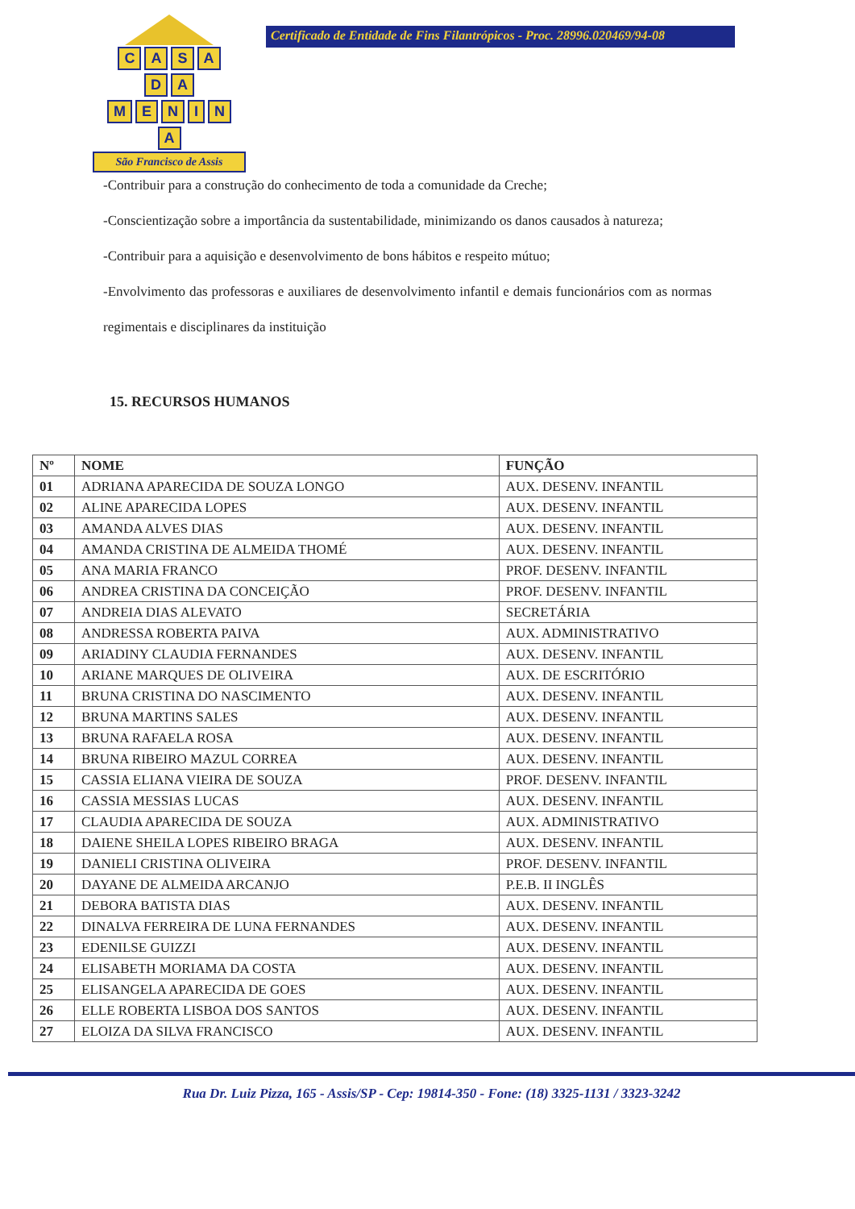CASA
D A
MENINA
São Francisco de Assis
Certificado de Entidade de Fins Filantrópicos - Proc. 28996.020469/94-08
-Contribuir para a construção do conhecimento de toda a comunidade da Creche;
-Conscientização sobre a importância da sustentabilidade, minimizando os danos causados à natureza;
-Contribuir para a aquisição e desenvolvimento de bons hábitos e respeito mútuo;
-Envolvimento das professoras e auxiliares de desenvolvimento infantil e demais funcionários com as normas regimentais e disciplinares da instituição
15. RECURSOS HUMANOS
| Nº | NOME | FUNÇÃO |
| --- | --- | --- |
| 01 | ADRIANA APARECIDA DE SOUZA LONGO | AUX. DESENV. INFANTIL |
| 02 | ALINE APARECIDA LOPES | AUX. DESENV. INFANTIL |
| 03 | AMANDA ALVES DIAS | AUX. DESENV. INFANTIL |
| 04 | AMANDA CRISTINA DE ALMEIDA THOMÉ | AUX. DESENV. INFANTIL |
| 05 | ANA MARIA FRANCO | PROF. DESENV. INFANTIL |
| 06 | ANDREA CRISTINA DA CONCEIÇÃO | PROF. DESENV. INFANTIL |
| 07 | ANDREIA DIAS ALEVATO | SECRETÁRIA |
| 08 | ANDRESSA ROBERTA PAIVA | AUX. ADMINISTRATIVO |
| 09 | ARIADINY CLAUDIA FERNANDES | AUX. DESENV. INFANTIL |
| 10 | ARIANE MARQUES DE OLIVEIRA | AUX. DE ESCRITÓRIO |
| 11 | BRUNA CRISTINA DO NASCIMENTO | AUX. DESENV. INFANTIL |
| 12 | BRUNA MARTINS SALES | AUX. DESENV. INFANTIL |
| 13 | BRUNA RAFAELA ROSA | AUX. DESENV. INFANTIL |
| 14 | BRUNA RIBEIRO MAZUL CORREA | AUX. DESENV. INFANTIL |
| 15 | CASSIA ELIANA VIEIRA DE SOUZA | PROF. DESENV. INFANTIL |
| 16 | CASSIA MESSIAS LUCAS | AUX. DESENV. INFANTIL |
| 17 | CLAUDIA APARECIDA DE SOUZA | AUX. ADMINISTRATIVO |
| 18 | DAIENE SHEILA LOPES RIBEIRO BRAGA | AUX. DESENV. INFANTIL |
| 19 | DANIELI CRISTINA OLIVEIRA | PROF. DESENV. INFANTIL |
| 20 | DAYANE DE ALMEIDA ARCANJO | P.E.B. II INGLÊS |
| 21 | DEBORA BATISTA DIAS | AUX. DESENV. INFANTIL |
| 22 | DINALVA FERREIRA DE LUNA FERNANDES | AUX. DESENV. INFANTIL |
| 23 | EDENILSE GUIZZI | AUX. DESENV. INFANTIL |
| 24 | ELISABETH MORIAMA DA COSTA | AUX. DESENV. INFANTIL |
| 25 | ELISANGELA APARECIDA DE GOES | AUX. DESENV. INFANTIL |
| 26 | ELLE ROBERTA LISBOA DOS SANTOS | AUX. DESENV. INFANTIL |
| 27 | ELOIZA DA SILVA FRANCISCO | AUX. DESENV. INFANTIL |
Rua Dr. Luiz Pizza, 165 - Assis/SP - Cep: 19814-350 - Fone: (18) 3325-1131 / 3323-3242